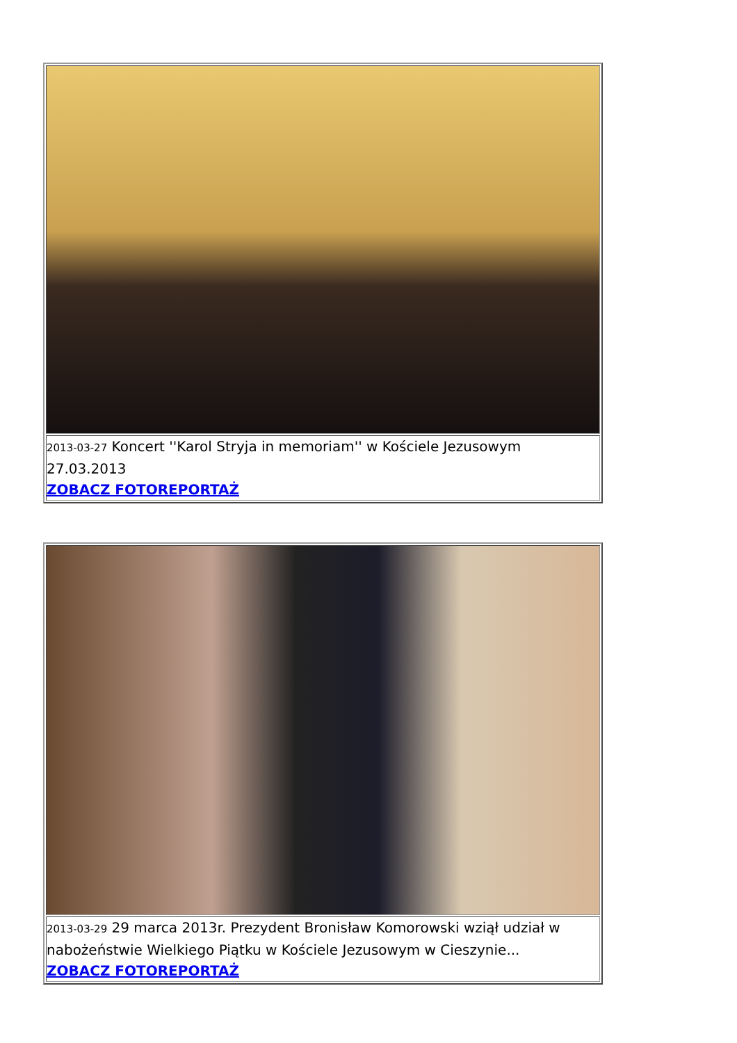| 2013-03-27 Koncert ''Karol Stryja in memoriam'' w Kościele Jezusowym 27.03.2013 ZOBACZ FOTOREPORTAŻ |
| 2013-03-29 29 marca 2013r. Prezydent Bronisław Komorowski wziął udział w nabożeństwie Wielkiego Piątku w Kościele Jezusowym w Cieszynie... ZOBACZ FOTOREPORTAŻ |